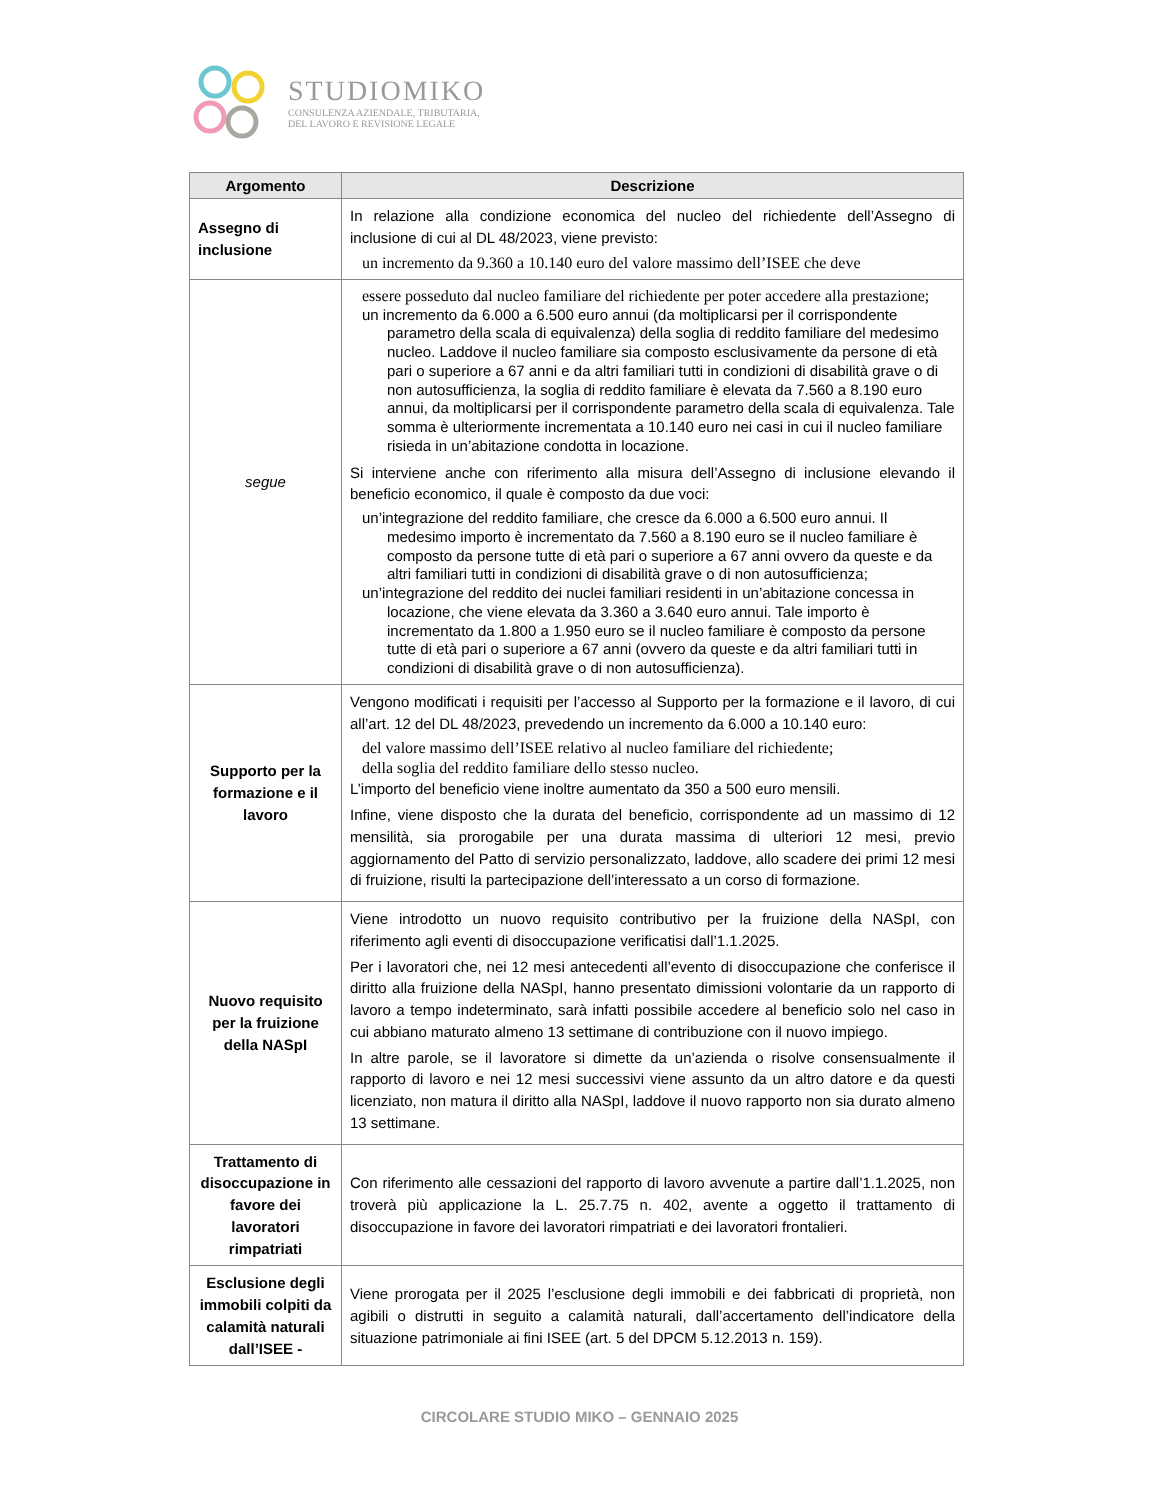STUDIOMIKO
CONSULENZA AZIENDALE, TRIBUTARIA,
DEL LAVORO E REVISIONE LEGALE
| Argomento | Descrizione |
| --- | --- |
| Assegno di inclusione | In relazione alla condizione economica del nucleo del richiedente dell’Assegno di inclusione di cui al DL 48/2023, viene previsto: un incremento da 9.360 a 10.140 euro del valore massimo dell’ISEE che deve |
| segue | essere posseduto dal nucleo familiare del richiedente per poter accedere alla prestazione; un incremento da 6.000 a 6.500 euro annui (da moltiplicarsi per il corrispondente parametro della scala di equivalenza) della soglia di reddito familiare del medesimo nucleo. Laddove il nucleo familiare sia composto esclusivamente da persone di età pari o superiore a 67 anni e da altri familiari tutti in condizioni di disabilità grave o di non autosufficienza, la soglia di reddito familiare è elevata da 7.560 a 8.190 euro annui, da moltiplicarsi per il corrispondente parametro della scala di equivalenza. Tale somma è ulteriormente incrementata a 10.140 euro nei casi in cui il nucleo familiare risieda in un’abitazione condotta in locazione. Si interviene anche con riferimento alla misura dell’Assegno di inclusione elevando il beneficio economico, il quale è composto da due voci: un’integrazione del reddito familiare, che cresce da 6.000 a 6.500 euro annui. Il medesimo importo è incrementato da 7.560 a 8.190 euro se il nucleo familiare è composto da persone tutte di età pari o superiore a 67 anni ovvero da queste e da altri familiari tutti in condizioni di disabilità grave o di non autosufficienza; un’integrazione del reddito dei nuclei familiari residenti in un’abitazione concessa in locazione, che viene elevata da 3.360 a 3.640 euro annui. Tale importo è incrementato da 1.800 a 1.950 euro se il nucleo familiare è composto da persone tutte di età pari o superiore a 67 anni (ovvero da queste e da altri familiari tutti in condizioni di disabilità grave o di non autosufficienza). |
| Supporto per la formazione e il lavoro | Vengono modificati i requisiti per l’accesso al Supporto per la formazione e il lavoro, di cui all’art. 12 del DL 48/2023, prevedendo un incremento da 6.000 a 10.140 euro: del valore massimo dell’ISEE relativo al nucleo familiare del richiedente; della soglia del reddito familiare dello stesso nucleo. L’importo del beneficio viene inoltre aumentato da 350 a 500 euro mensili. Infine, viene disposto che la durata del beneficio, corrispondente ad un massimo di 12 mensilità, sia prorogabile per una durata massima di ulteriori 12 mesi, previo aggiornamento del Patto di servizio personalizzato, laddove, allo scadere dei primi 12 mesi di fruizione, risulti la partecipazione dell’interessato a un corso di formazione. |
| Nuovo requisito per la fruizione della NASpI | Viene introdotto un nuovo requisito contributivo per la fruizione della NASpI, con riferimento agli eventi di disoccupazione verificatisi dall’1.1.2025. Per i lavoratori che, nei 12 mesi antecedenti all’evento di disoccupazione che conferisce il diritto alla fruizione della NASpI, hanno presentato dimissioni volontarie da un rapporto di lavoro a tempo indeterminato, sarà infatti possibile accedere al beneficio solo nel caso in cui abbiano maturato almeno 13 settimane di contribuzione con il nuovo impiego. In altre parole, se il lavoratore si dimette da un’azienda o risolve consensualmente il rapporto di lavoro e nei 12 mesi successivi viene assunto da un altro datore e da questi licenziato, non matura il diritto alla NASpI, laddove il nuovo rapporto non sia durato almeno 13 settimane. |
| Trattamento di disoccupazione in favore dei lavoratori rimpatriati | Con riferimento alle cessazioni del rapporto di lavoro avvenute a partire dall’1.1.2025, non troverà più applicazione la L. 25.7.75 n. 402, avente a oggetto il trattamento di disoccupazione in favore dei lavoratori rimpatriati e dei lavoratori frontalieri. |
| Esclusione degli immobili colpiti da calamità naturali dall’ISEE - | Viene prorogata per il 2025 l’esclusione degli immobili e dei fabbricati di proprietà, non agibili o distrutti in seguito a calamità naturali, dall’accertamento dell’indicatore della situazione patrimoniale ai fini ISEE (art. 5 del DPCM 5.12.2013 n. 159). |
CIRCOLARE STUDIO MIKO – GENNAIO 2025